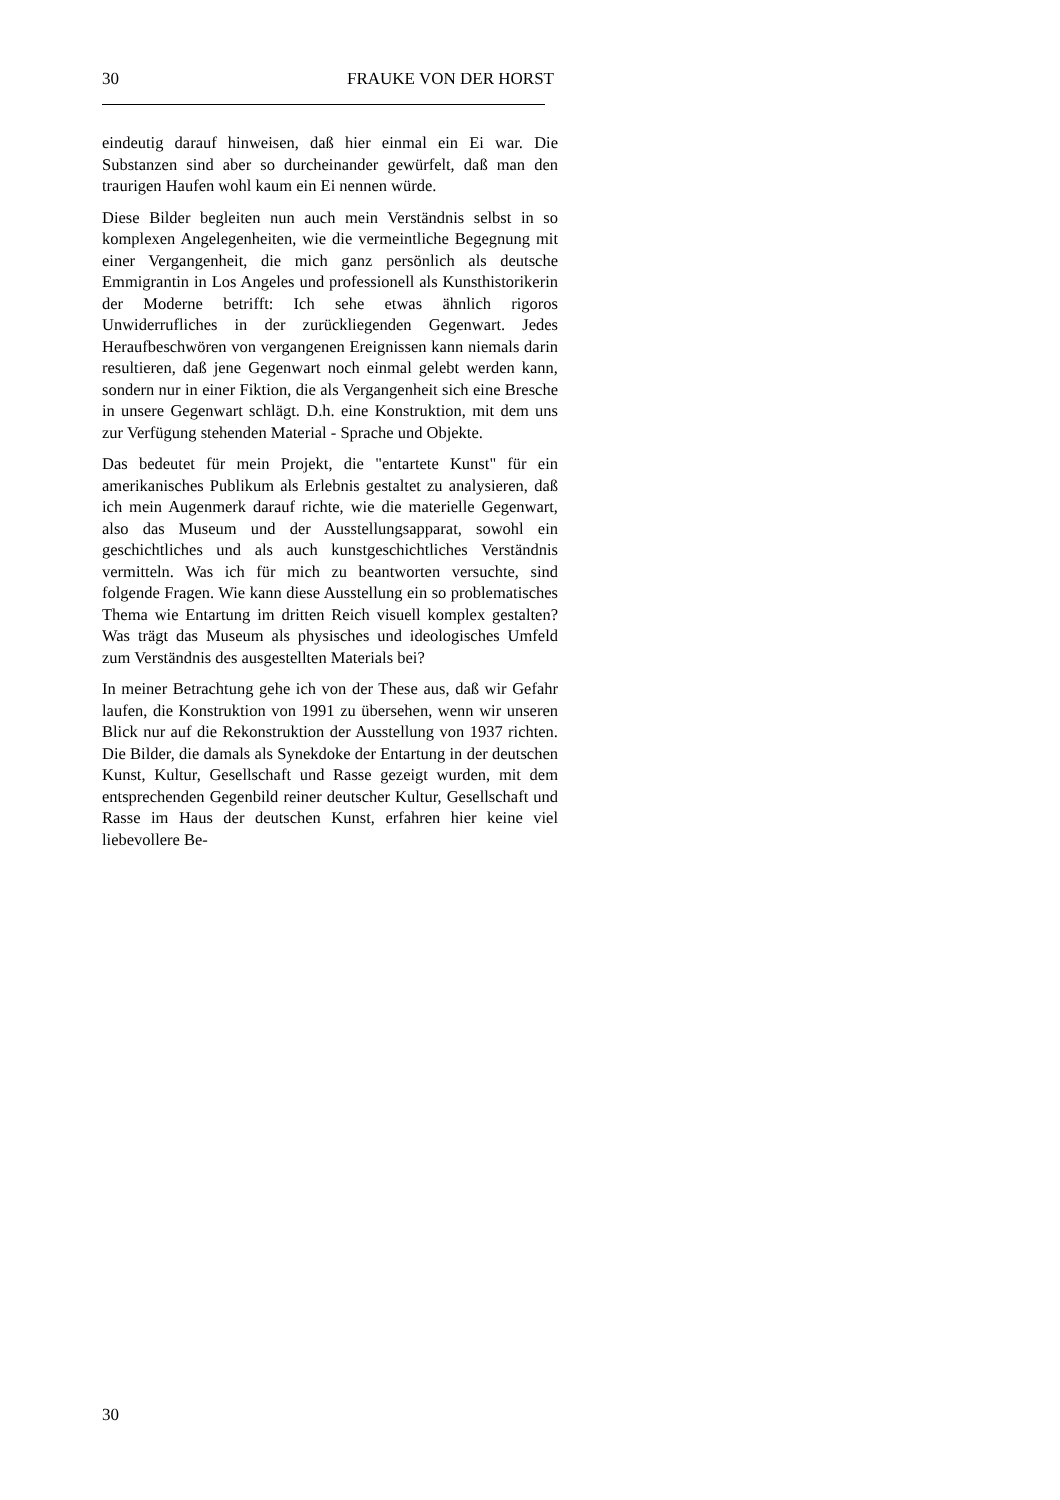30 FRAUKE VON DER HORST
eindeutig darauf hinweisen, daß hier einmal ein Ei war. Die Substanzen sind aber so durcheinander gewürfelt, daß man den traurigen Haufen wohl kaum ein Ei nennen würde.
Diese Bilder begleiten nun auch mein Verständnis selbst in so komplexen Angelegenheiten, wie die vermeintliche Begegnung mit einer Vergangenheit, die mich ganz persönlich als deutsche Emmigrantin in Los Angeles und professionell als Kunsthistorikerin der Moderne betrifft: Ich sehe etwas ähnlich rigoros Unwiderrufliches in der zurückliegenden Gegenwart. Jedes Heraufbeschwören von vergangenen Ereignissen kann niemals darin resultieren, daß jene Gegenwart noch einmal gelebt werden kann, sondern nur in einer Fiktion, die als Vergangenheit sich eine Bresche in unsere Gegenwart schlägt. D.h. eine Konstruktion, mit dem uns zur Verfügung stehenden Material - Sprache und Objekte.
Das bedeutet für mein Projekt, die "entartete Kunst" für ein amerikanisches Publikum als Erlebnis gestaltet zu analysieren, daß ich mein Augenmerk darauf richte, wie die materielle Gegenwart, also das Museum und der Ausstellungsapparat, sowohl ein geschichtliches und als auch kunstgeschichtliches Verständnis vermitteln. Was ich für mich zu beantworten versuchte, sind folgende Fragen. Wie kann diese Ausstellung ein so problematisches Thema wie Entartung im dritten Reich visuell komplex gestalten? Was trägt das Museum als physisches und ideologisches Umfeld zum Verständnis des ausgestellten Materials bei?
In meiner Betrachtung gehe ich von der These aus, daß wir Gefahr laufen, die Konstruktion von 1991 zu übersehen, wenn wir unseren Blick nur auf die Rekonstruktion der Ausstellung von 1937 richten. Die Bilder, die damals als Synekdoke der Entartung in der deutschen Kunst, Kultur, Gesellschaft und Rasse gezeigt wurden, mit dem entsprechenden Gegenbild reiner deutscher Kultur, Gesellschaft und Rasse im Haus der deutschen Kunst, erfahren hier keine viel liebevollere Be-
30